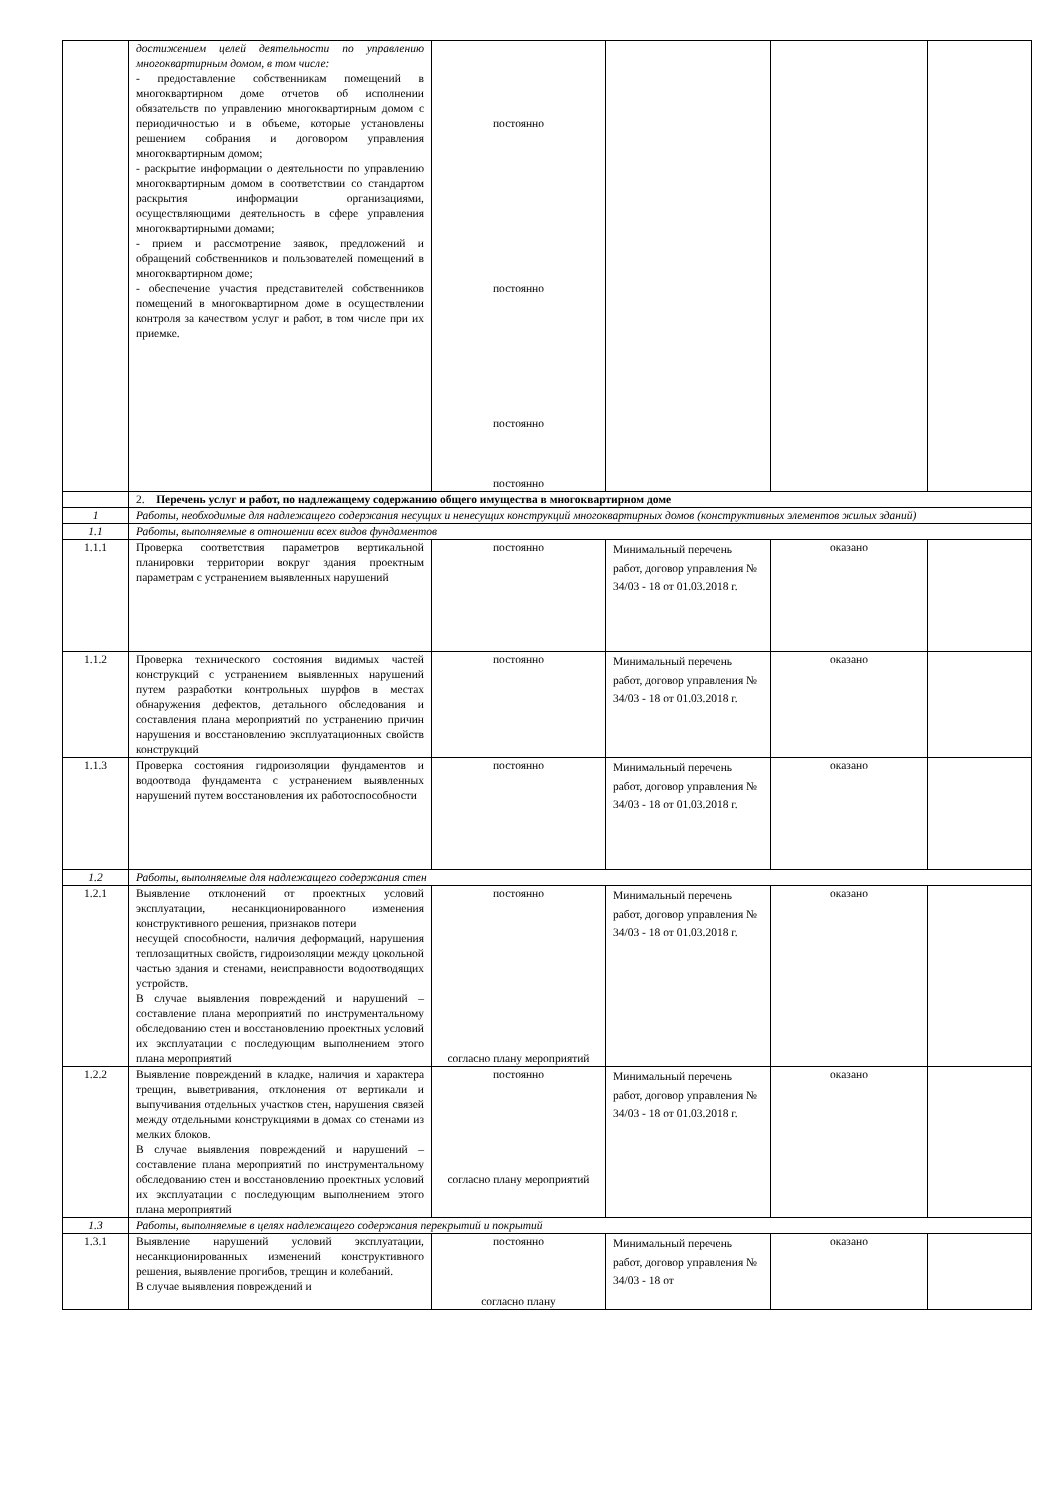| | достижением целей деятельности по управлению многоквартирным домом, в том числе: - предоставление собственникам помещений в многоквартирном доме отчетов об исполнении обязательств по управлению многоквартирным домом с периодичностью и в объеме, которые установлены решением собрания и договором управления многоквартирным домом; - раскрытие информации о деятельности по управлению многоквартирным домом в соответствии со стандартом раскрытия информации организациями, осуществляющими деятельность в сфере управления многоквартирными домами; - прием и рассмотрение заявок, предложений и обращений собственников и пользователей помещений в многоквартирном доме; - обеспечение участия представителей собственников помещений в многоквартирном доме в осуществлении контроля за качеством услуг и работ, в том числе при их приемке. | постоянно постоянно постоянно постоянно | | | |
| | 2. Перечень услуг и работ, по надлежащему содержанию общего имущества в многоквартирном доме | | | | |
| 1 | Работы, необходимые для надлежащего содержания несущих и ненесущих конструкций многоквартирных домов (конструктивных элементов жилых зданий) | | | | |
| 1.1 | Работы, выполняемые в отношении всех видов фундаментов | | | | |
| 1.1.1 | Проверка соответствия параметров вертикальной планировки территории вокруг здания проектным параметрам с устранением выявленных нарушений | постоянно | Минимальный перечень работ, договор управления № 34/03 - 18 от 01.03.2018 г. | оказано | |
| 1.1.2 | Проверка технического состояния видимых частей конструкций с устранением выявленных нарушений путем разработки контрольных шурфов в местах обнаружения дефектов, детального обследования и составления плана мероприятий по устранению причин нарушения и восстановлению эксплуатационных свойств конструкций | постоянно | Минимальный перечень работ, договор управления № 34/03 - 18 от 01.03.2018 г. | оказано | |
| 1.1.3 | Проверка состояния гидроизоляции фундаментов и водоотвода фундамента с устранением выявленных нарушений путем восстановления их работоспособности | постоянно | Минимальный перечень работ, договор управления № 34/03 - 18 от 01.03.2018 г. | оказано | |
| 1.2 | Работы, выполняемые для надлежащего содержания стен | | | | |
| 1.2.1 | Выявление отклонений от проектных условий эксплуатации, несанкционированного изменения конструктивного решения, признаков потери несущей способности, наличия деформаций, нарушения теплозащитных свойств, гидроизоляции между цокольной частью здания и стенами, неисправности водоотводящих устройств. В случае выявления повреждений и нарушений – составление плана мероприятий по инструментальному обследованию стен и восстановлению проектных условий их эксплуатации с последующим выполнением этого плана мероприятий | постоянно согласно плану мероприятий | Минимальный перечень работ, договор управления № 34/03 - 18 от 01.03.2018 г. | оказано | |
| 1.2.2 | Выявление повреждений в кладке, наличия и характера трещин, выветривания, отклонения от вертикали и выпучивания отдельных участков стен, нарушения связей между отдельными конструкциями в домах со стенами из мелких блоков. В случае выявления повреждений и нарушений – составление плана мероприятий по инструментальному обследованию стен и восстановлению проектных условий их эксплуатации с последующим выполнением этого плана мероприятий | постоянно согласно плану мероприятий | Минимальный перечень работ, договор управления № 34/03 - 18 от 01.03.2018 г. | оказано | |
| 1.3 | Работы, выполняемые в целях надлежащего содержания перекрытий и покрытий | | | | |
| 1.3.1 | Выявление нарушений условий эксплуатации, несанкционированных изменений конструктивного решения, выявление прогибов, трещин и колебаний. В случае выявления повреждений и | постоянно согласно плану | Минимальный перечень работ, договор управления № 34/03 - 18 от | оказано | |